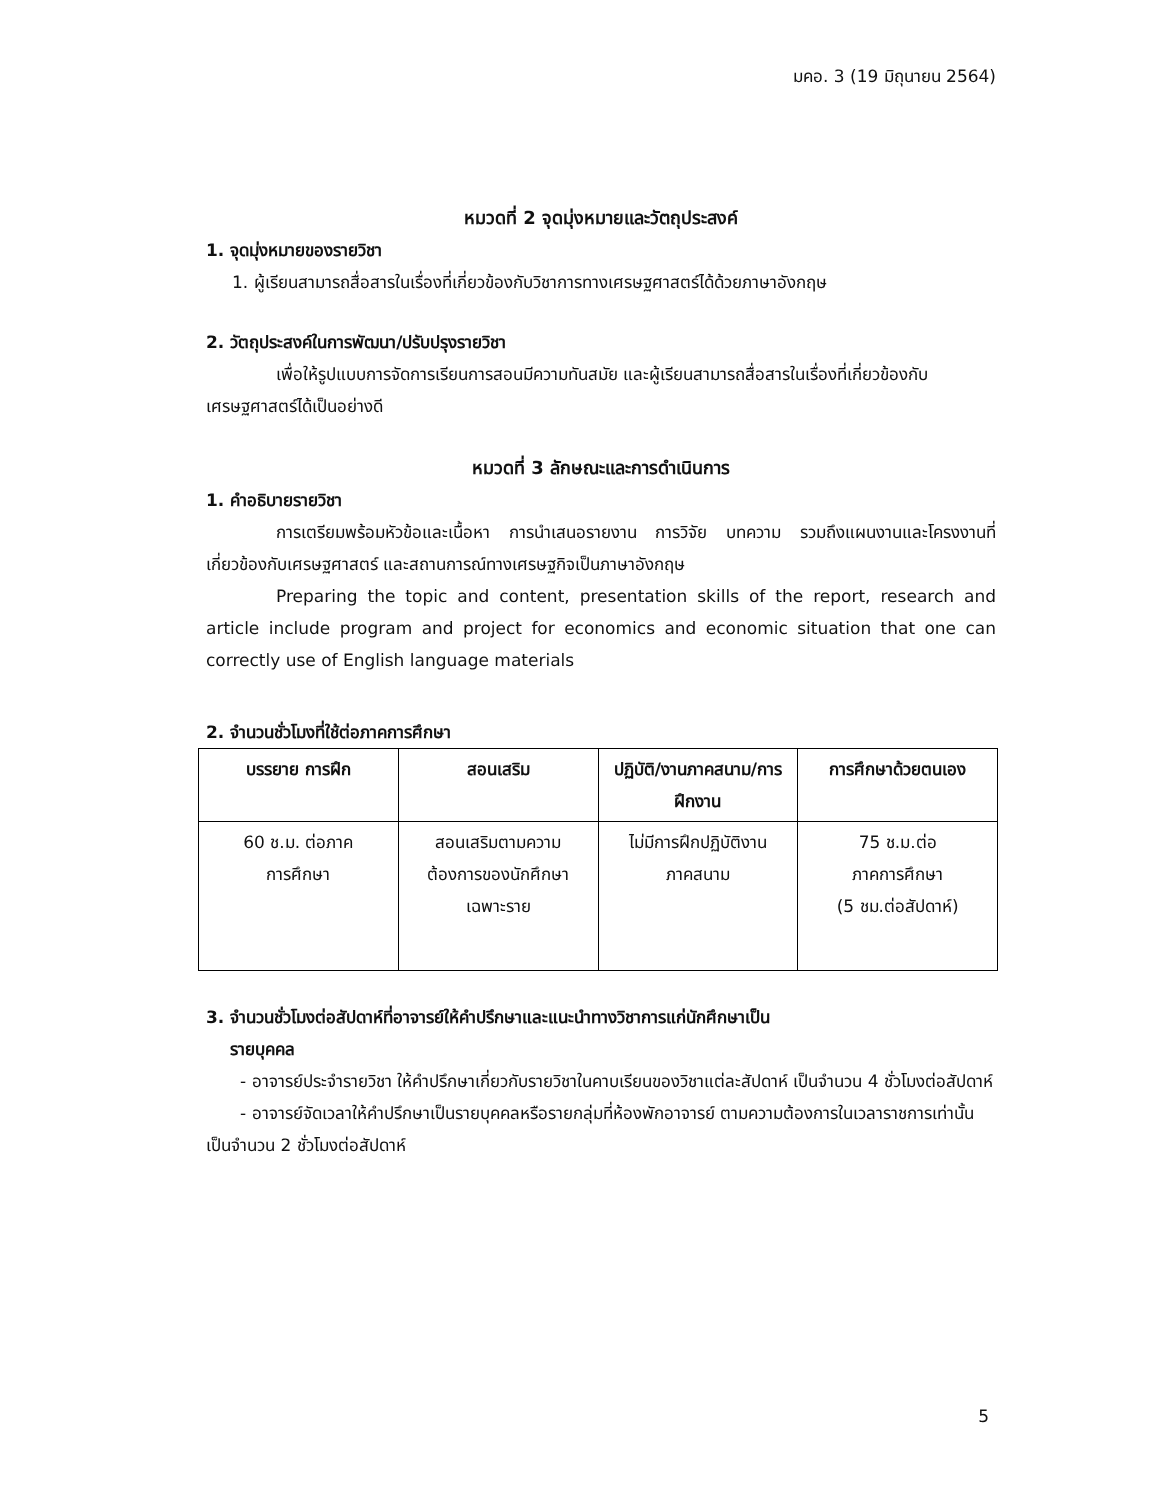มคอ. 3 (19 มิถุนายน 2564)
หมวดที่ 2 จุดมุ่งหมายและวัตถุประสงค์
1. จุดมุ่งหมายของรายวิชา
1. ผู้เรียนสามารถสื่อสารในเรื่องที่เกี่ยวข้องกับวิชาการทางเศรษฐศาสตร์ได้ด้วยภาษาอังกฤษ
2. วัตถุประสงค์ในการพัฒนา/ปรับปรุงรายวิชา
เพื่อให้รูปแบบการจัดการเรียนการสอนมีความทันสมัย และผู้เรียนสามารถสื่อสารในเรื่องที่เกี่ยวข้องกับเศรษฐศาสตร์ได้เป็นอย่างดี
หมวดที่ 3 ลักษณะและการดำเนินการ
1. คำอธิบายรายวิชา
การเตรียมพร้อมหัวข้อและเนื้อหา การนำเสนอรายงาน การวิจัย บทความ รวมถึงแผนงานและโครงงานที่เกี่ยวข้องกับเศรษฐศาสตร์ และสถานการณ์ทางเศรษฐกิจเป็นภาษาอังกฤษ
Preparing the topic and content, presentation skills of the report, research and article include program and project for economics and economic situation that one can correctly use of English language materials
2. จำนวนชั่วโมงที่ใช้ต่อภาคการศึกษา
| บรรยาย การฝึก | สอนเสริม | ปฏิบัติ/งานภาคสนาม/การฝึกงาน | การศึกษาด้วยตนเอง |
| --- | --- | --- | --- |
| 60 ช.ม. ต่อภาค การศึกษา | สอนเสริมตามความ ต้องการของนักศึกษา เฉพาะราย | ไม่มีการฝึกปฏิบัติงาน ภาคสนาม | 75 ช.ม.ต่อ ภาคการศึกษา (5 ชม.ต่อสัปดาห์) |
3. จำนวนชั่วโมงต่อสัปดาห์ที่อาจารย์ให้คำปรึกษาและแนะนำทางวิชาการแก่นักศึกษาเป็น
รายบุคคล
- อาจารย์ประจำรายวิชา ให้คำปรึกษาเกี่ยวกับรายวิชาในคาบเรียนของวิชาแต่ละสัปดาห์ เป็นจำนวน 4 ชั่วโมงต่อสัปดาห์
- อาจารย์จัดเวลาให้คำปรึกษาเป็นรายบุคคลหรือรายกลุ่มที่ห้องพักอาจารย์ ตามความต้องการในเวลาราชการเท่านั้น เป็นจำนวน 2 ชั่วโมงต่อสัปดาห์
5